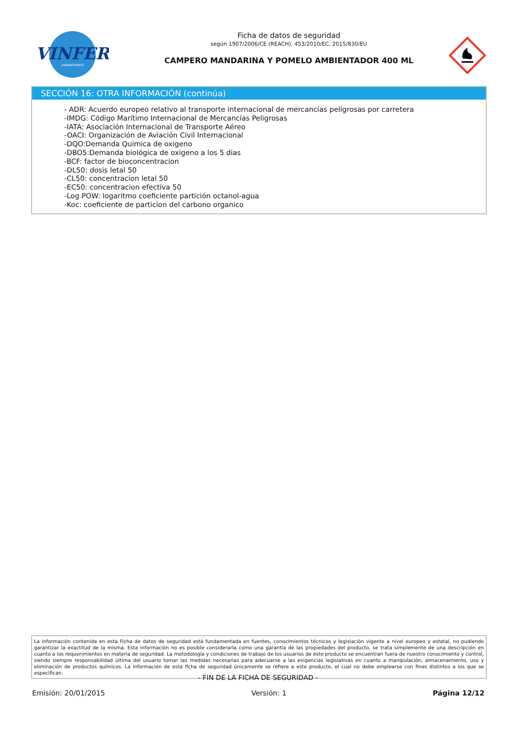VINFER
LABORATORIOS
Ficha de datos de seguridad
según 1907/2006/CE (REACH), 453/2010/EC, 2015/830/EU
CAMPERO MANDARINA Y POMELO AMBIENTADOR 400 ML
SECCIÓN 16: OTRA INFORMACIÓN (continúa)
- ADR: Acuerdo europeo relativo al transporte internacional de mercancías peligrosas por carretera
-IMDG: Código Marítimo Internacional de Mercancías Peligrosas
-IATA: Asociación Internacional de Transporte Aéreo
-OACI: Organización de Aviación Civil Internacional
-DQO:Demanda Quimica de oxigeno
-DBO5:Demanda biológica de oxigeno a los 5 dias
-BCF: factor de bioconcentracion
-DL50: dosis letal 50
-CL50: concentracion letal 50
-EC50: concentracion efectiva 50
-Log POW: logaritmo coeficiente partición octanol-agua
-Koc: coeficiente de particion del carbono organico
La información contenida en esta Ficha de datos de seguridad está fundamentada en fuentes, conocimientos técnicos y legislación vigente a nivel europeo y estatal, no pudiendo garantizar la exactitud de la misma. Esta información no es posible considerarla como una garantía de las propiedades del producto, se trata simplemente de una descripción en cuanto a los requerimientos en materia de seguridad. La metodología y condiciones de trabajo de los usuarios de este producto se encuentran fuera de nuestro conocimiento y control, siendo siempre responsabilidad última del usuario tomar las medidas necesarias para adecuarse a las exigencias legislativas en cuanto a manipulación, almacenamiento, uso y eliminación de productos químicos. La información de esta ficha de seguridad únicamente se refiere a este producto, el cual no debe emplearse con fines distintos a los que se especifican.
- FIN DE LA FICHA DE SEGURIDAD -
Emisión: 20/01/2015 Versión: 1 Página 12/12